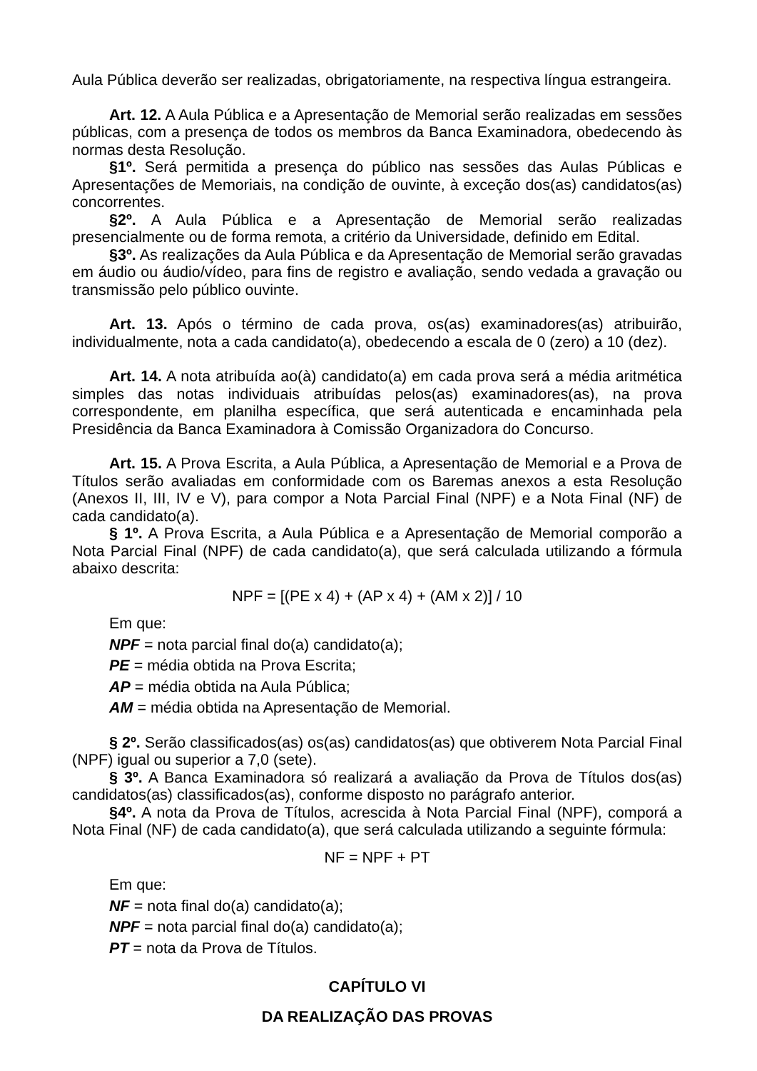Aula Pública deverão ser realizadas, obrigatoriamente, na respectiva língua estrangeira.
Art. 12. A Aula Pública e a Apresentação de Memorial serão realizadas em sessões públicas, com a presença de todos os membros da Banca Examinadora, obedecendo às normas desta Resolução.
§1º. Será permitida a presença do público nas sessões das Aulas Públicas e Apresentações de Memoriais, na condição de ouvinte, à exceção dos(as) candidatos(as) concorrentes.
§2º. A Aula Pública e a Apresentação de Memorial serão realizadas presencialmente ou de forma remota, a critério da Universidade, definido em Edital.
§3º. As realizações da Aula Pública e da Apresentação de Memorial serão gravadas em áudio ou áudio/vídeo, para fins de registro e avaliação, sendo vedada a gravação ou transmissão pelo público ouvinte.
Art. 13. Após o término de cada prova, os(as) examinadores(as) atribuirão, individualmente, nota a cada candidato(a), obedecendo a escala de 0 (zero) a 10 (dez).
Art. 14. A nota atribuída ao(à) candidato(a) em cada prova será a média aritmética simples das notas individuais atribuídas pelos(as) examinadores(as), na prova correspondente, em planilha específica, que será autenticada e encaminhada pela Presidência da Banca Examinadora à Comissão Organizadora do Concurso.
Art. 15. A Prova Escrita, a Aula Pública, a Apresentação de Memorial e a Prova de Títulos serão avaliadas em conformidade com os Baremas anexos a esta Resolução (Anexos II, III, IV e V), para compor a Nota Parcial Final (NPF) e a Nota Final (NF) de cada candidato(a).
§ 1º. A Prova Escrita, a Aula Pública e a Apresentação de Memorial comporão a Nota Parcial Final (NPF) de cada candidato(a), que será calculada utilizando a fórmula abaixo descrita:
NPF = [(PE x 4) + (AP x 4) + (AM x 2)] / 10
Em que:
NPF = nota parcial final do(a) candidato(a);
PE = média obtida na Prova Escrita;
AP = média obtida na Aula Pública;
AM = média obtida na Apresentação de Memorial.
§ 2º. Serão classificados(as) os(as) candidatos(as) que obtiverem Nota Parcial Final (NPF) igual ou superior a 7,0 (sete).
§ 3º. A Banca Examinadora só realizará a avaliação da Prova de Títulos dos(as) candidatos(as) classificados(as), conforme disposto no parágrafo anterior.
§4º. A nota da Prova de Títulos, acrescida à Nota Parcial Final (NPF), comporá a Nota Final (NF) de cada candidato(a), que será calculada utilizando a seguinte fórmula:
NF = NPF + PT
Em que:
NF = nota final do(a) candidato(a);
NPF = nota parcial final do(a) candidato(a);
PT = nota da Prova de Títulos.
CAPÍTULO VI
DA REALIZAÇÃO DAS PROVAS